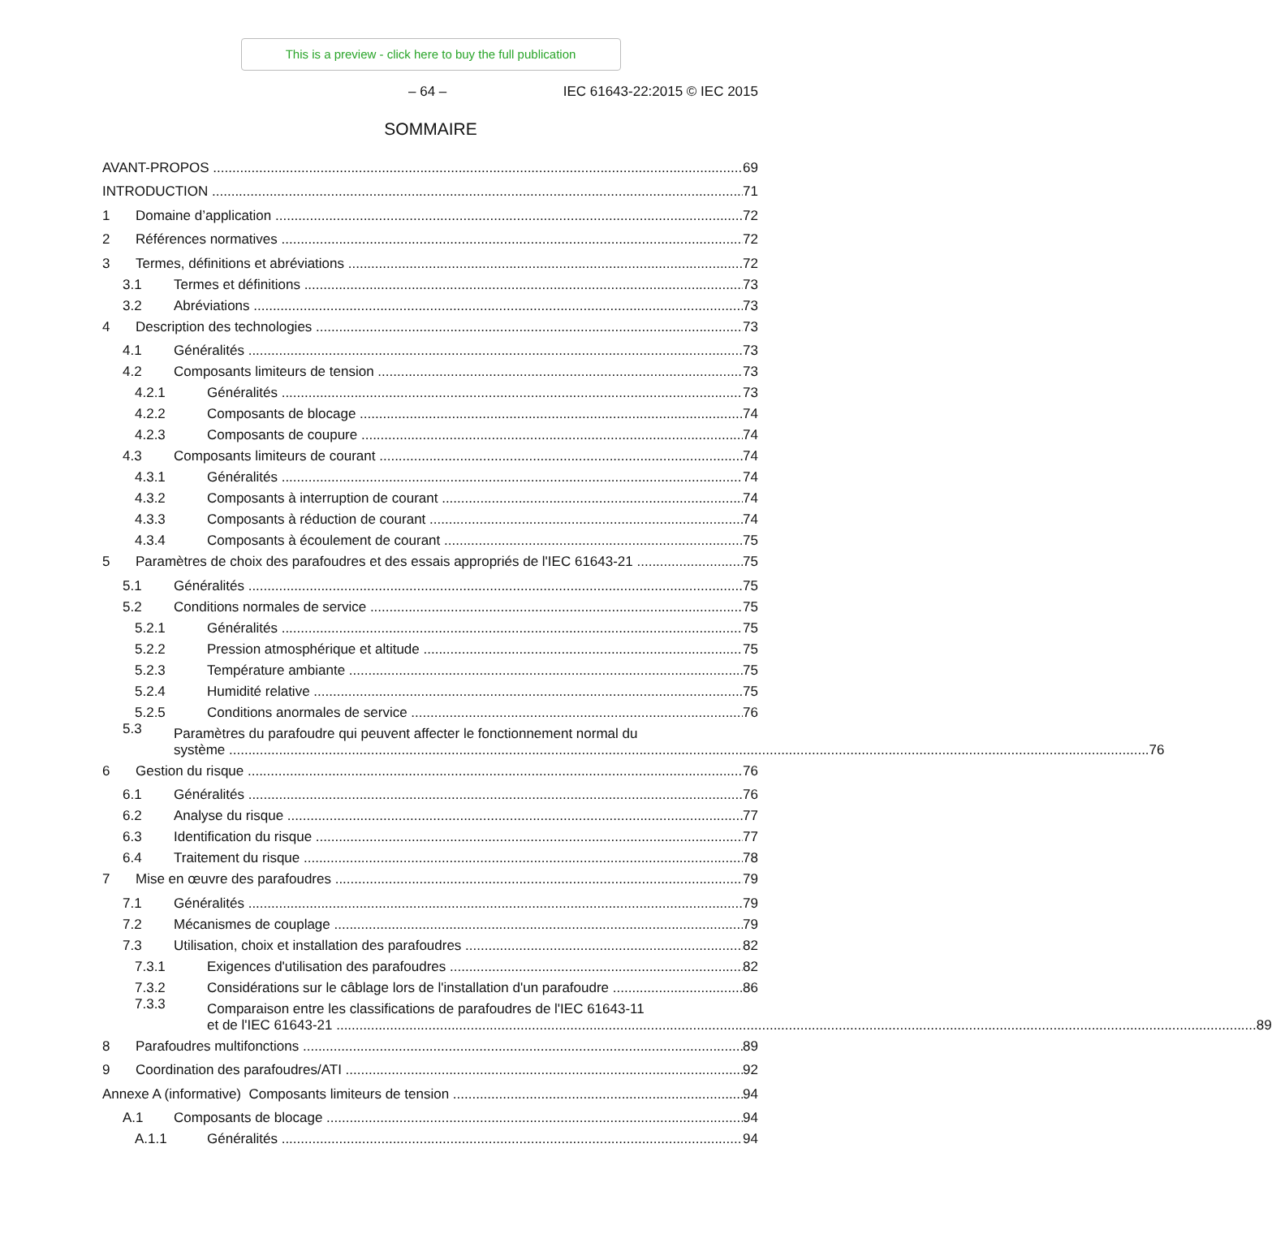This is a preview - click here to buy the full publication
– 64 – IEC 61643-22:2015 © IEC 2015
SOMMAIRE
AVANT-PROPOS 69
INTRODUCTION 71
1 Domaine d’application 72
2 Références normatives 72
3 Termes, définitions et abréviations 72
3.1 Termes et définitions 73
3.2 Abréviations 73
4 Description des technologies 73
4.1 Généralités 73
4.2 Composants limiteurs de tension 73
4.2.1 Généralités 73
4.2.2 Composants de blocage 74
4.2.3 Composants de coupure 74
4.3 Composants limiteurs de courant 74
4.3.1 Généralités 74
4.3.2 Composants à interruption de courant 74
4.3.3 Composants à réduction de courant 74
4.3.4 Composants à écoulement de courant 75
5 Paramètres de choix des parafoudres et des essais appropriés de l'IEC 61643-21 75
5.1 Généralités 75
5.2 Conditions normales de service 75
5.2.1 Généralités 75
5.2.2 Pression atmosphérique et altitude 75
5.2.3 Température ambiante 75
5.2.4 Humidité relative 75
5.2.5 Conditions anormales de service 76
5.3
Paramètres du parafoudre qui peuvent affecter le fonctionnement normal du
système 76
6 Gestion du risque 76
6.1 Généralités 76
6.2 Analyse du risque 77
6.3 Identification du risque 77
6.4 Traitement du risque 78
7 Mise en œuvre des parafoudres 79
7.1 Généralités 79
7.2 Mécanismes de couplage 79
7.3 Utilisation, choix et installation des parafoudres 82
7.3.1 Exigences d'utilisation des parafoudres 82
7.3.2 Considérations sur le câblage lors de l'installation d'un parafoudre 86
7.3.3
Comparaison entre les classifications de parafoudres de l'IEC 61643-11
et de l'IEC 61643-21 89
8 Parafoudres multifonctions 89
9 Coordination des parafoudres/ATI 92
Annexe A (informative) Composants limiteurs de tension 94
A.1 Composants de blocage 94
A.1.1 Généralités 94